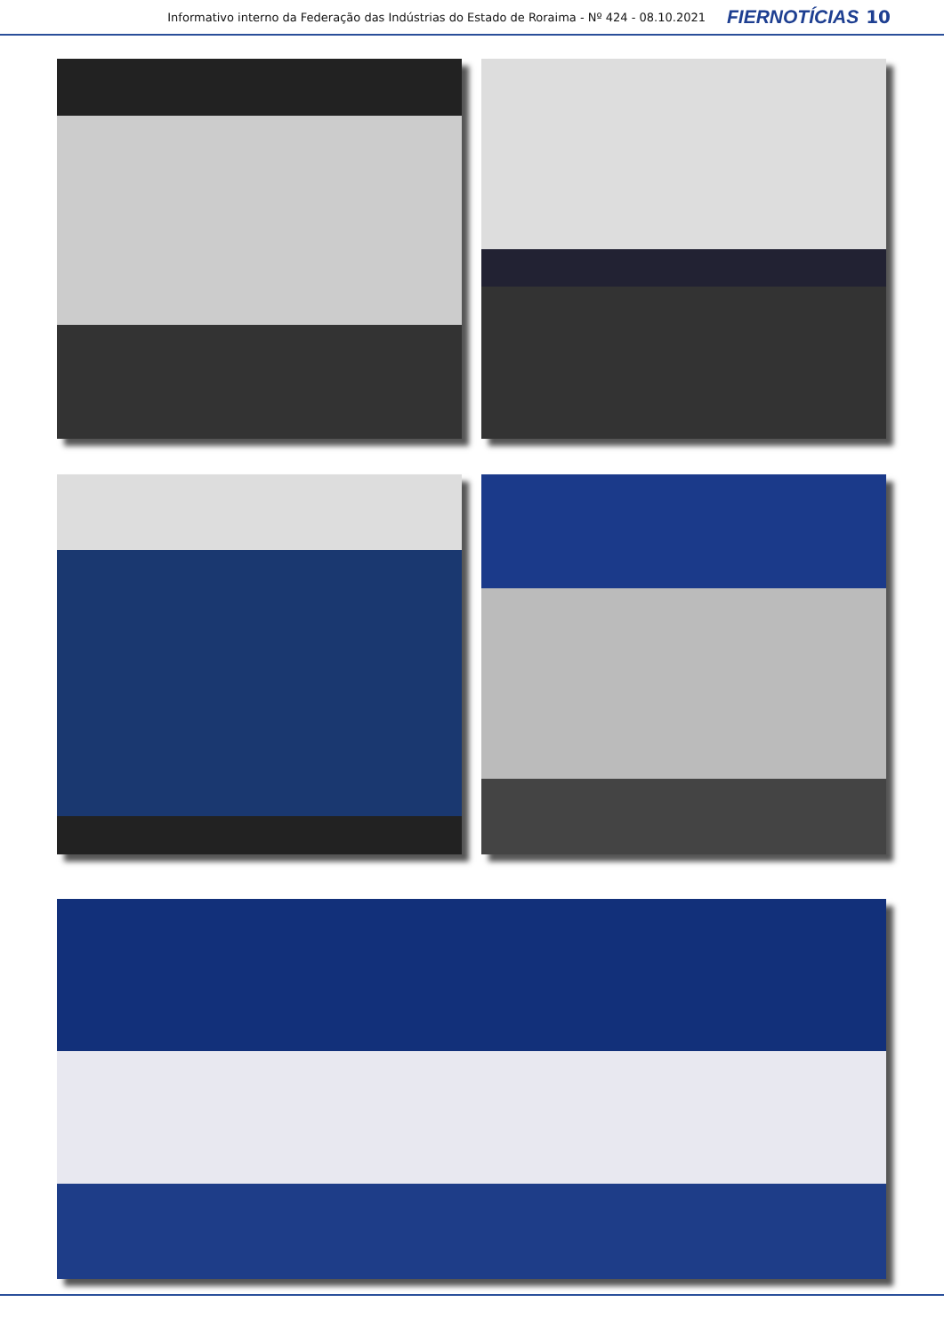Informativo interno da Federação das Indústrias do Estado de Roraima - Nº 424 - 08.10.2021 FIERNOTÍCIAS 10